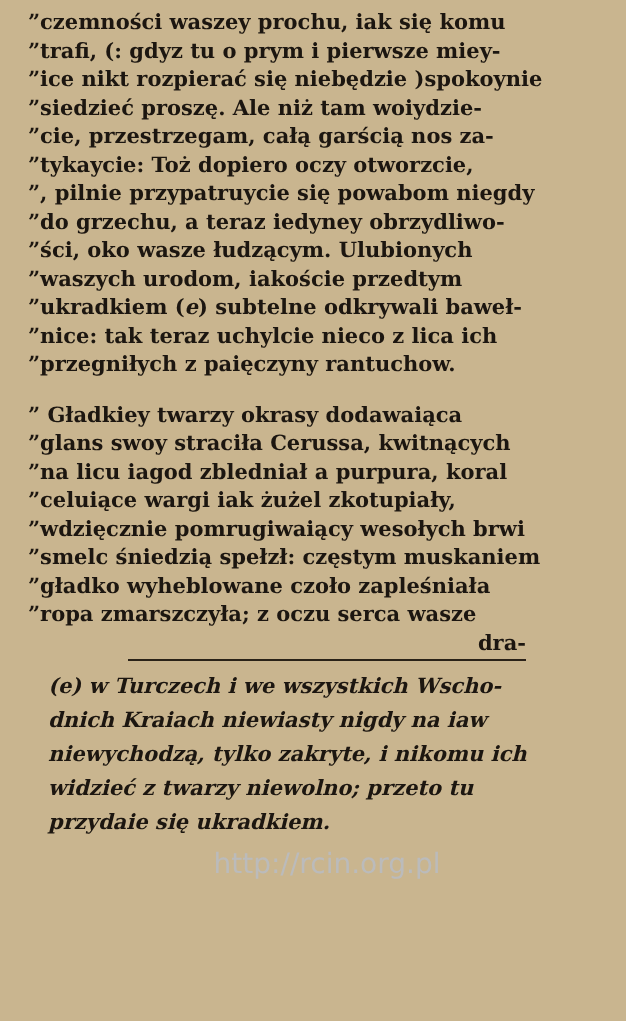”czemności waszey prochu, iak się komu
”trafi, (: gdyz tu o prym i pierwsze miey-
”ice nikt rozpierać się niebędzie )spokoynie
”siedzieć proszę. Ale niż tam woiydzie-
”cie, przestrzegam, całą garścią nos za-
”tykaycie: Toż dopiero oczy otworzcie,
”, pilnie przypatruycie się powabom niegdy
”do grzechu, a teraz iedyney obrzydliwo-
”ści, oko wasze łudzącym. Ulubionych
”waszych urodom, iakoście przedtym
”ukradkiem (e) subtelne odkrywali baweł-
”nice: tak teraz uchylcie nieco z lica ich
”przegniłych z paięczyny rantuchow.
” Gładkiey twarzy okrasy dodawaiąca
”glans swoy straciła Cerussa, kwitnących
”na licu iagod zbledniał a purpura, koral
”celuiące wargi iak żużel zkotupiały,
”wdzięcznie pomrugiwaiący wesołych brwi
”smelc śniedzią spełzł: częstym muskaniem
”gładko wyheblowane czoło zapleśniała
”ropa zmarszczyła; z oczu serca wasze
dra-
(e) w Turczech i we wszystkich Wscho-
dnich Kraiach niewiasty nigdy na iaw
niewychodzą, tylko zakryte, i nikomu ich
widzieć z twarzy niewolno; przeto tu
przydaie się ukradkiem.
http://rcin.org.pl